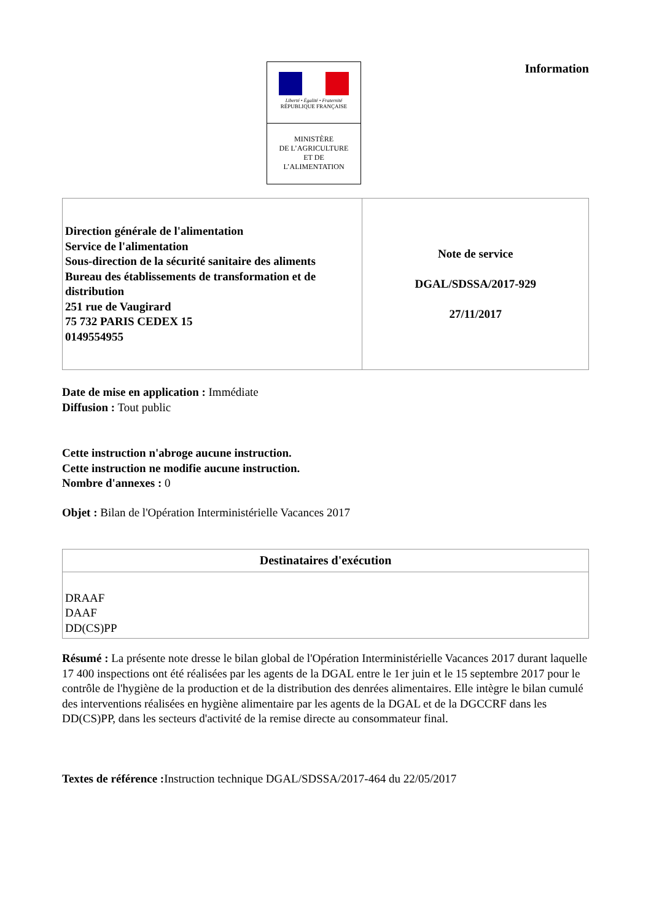Liberté • Égalité • Fraternité
RÉPUBLIQUE FRANÇAISE
MINISTÈRE
DE L’AGRICULTURE
ET DE
L’ALIMENTATION
Information
| Direction générale de l'alimentation Service de l'alimentation Sous-direction de la sécurité sanitaire des aliments Bureau des établissements de transformation et de distribution 251 rue de Vaugirard 75 732 PARIS CEDEX 15 0149554955 | Note de service DGAL/SDSSA/2017-929 27/11/2017 |
Date de mise en application : Immédiate
Diffusion : Tout public
Cette instruction n'abroge aucune instruction.
Cette instruction ne modifie aucune instruction.
Nombre d'annexes : 0
Objet : Bilan de l'Opération Interministérielle Vacances 2017
| Destinataires d'exécution |
| --- |
| DRAAF DAAF DD(CS)PP |
Résumé : La présente note dresse le bilan global de l'Opération Interministérielle Vacances 2017 durant laquelle 17 400 inspections ont été réalisées par les agents de la DGAL entre le 1er juin et le 15 septembre 2017 pour le contrôle de l'hygiène de la production et de la distribution des denrées alimentaires. Elle intègre le bilan cumulé des interventions réalisées en hygiène alimentaire par les agents de la DGAL et de la DGCCRF dans les DD(CS)PP, dans les secteurs d'activité de la remise directe au consommateur final.
Textes de référence : Instruction technique DGAL/SDSSA/2017-464 du 22/05/2017